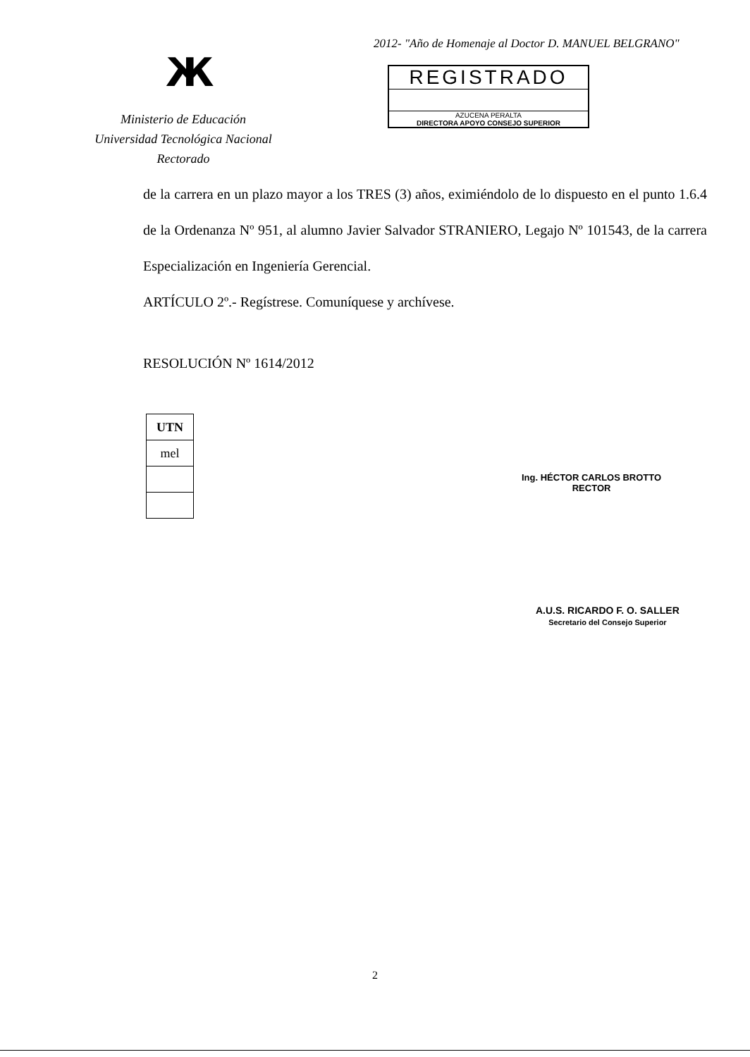Ж
Ministerio de Educación
Universidad Tecnológica Nacional
Rectorado
2012- "Año de Homenaje al Doctor D. MANUEL BELGRANO"
REGISTRADO
AZUCENA PERALTA
DIRECTORA APOYO CONSEJO SUPERIOR
de la carrera en un plazo mayor a los TRES (3) años, eximiéndolo de lo dispuesto en el punto 1.6.4 de la Ordenanza Nº 951, al alumno Javier Salvador STRANIERO, Legajo Nº 101543, de la carrera Especialización en Ingeniería Gerencial.
ARTÍCULO 2º.- Regístrese. Comuníquese y archívese.
RESOLUCIÓN Nº 1614/2012
| UTN |
| --- |
| mel |
Ing. HÉCTOR CARLOS BROTTO
RECTOR
A.U.S. RICARDO F. O. SALLER
Secretario del Consejo Superior
2